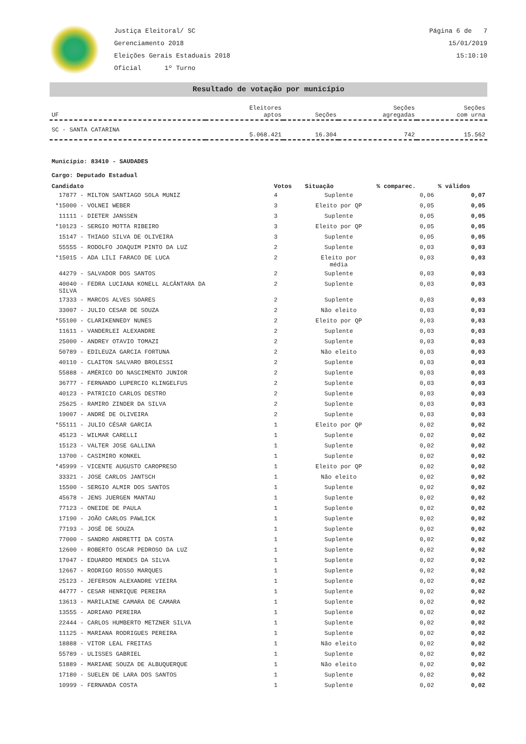Justiça Eleitoral/ SC
Gerenciamento 2018
Eleições Gerais Estaduais 2018
Oficial 1º Turno
Página 6 de 7
15/01/2019
15:10:10
Resultado de votação por município
| UF | Eleitores aptos | Seções | Seções agregadas | Seções com urna |
| --- | --- | --- | --- | --- |
| SC - SANTA CATARINA | 5.068.421 | 16.304 | 742 | 15.562 |
Município: 83410 - SAUDADES
Cargo: Deputado Estadual
| Candidato | Votos | Situação | % comparec. | % válidos |
| --- | --- | --- | --- | --- |
| 17877 - MILTON SANTIAGO SOLA MUNIZ | 4 | Suplente | 0,06 | 0,07 |
| *15000 - VOLNEI WEBER | 3 | Eleito por QP | 0,05 | 0,05 |
| 11111 - DIETER JANSSEN | 3 | Suplente | 0,05 | 0,05 |
| *10123 - SERGIO MOTTA RIBEIRO | 3 | Eleito por QP | 0,05 | 0,05 |
| 15147 - THIAGO SILVA DE OLIVEIRA | 3 | Suplente | 0,05 | 0,05 |
| 55555 - RODOLFO JOAQUIM PINTO DA LUZ | 2 | Suplente | 0,03 | 0,03 |
| *15015 - ADA LILI FARACO DE LUCA | 2 | Eleito por média | 0,03 | 0,03 |
| 44279 - SALVADOR DOS SANTOS | 2 | Suplente | 0,03 | 0,03 |
| 40040 - FEDRA LUCIANA KONELL ALCÂNTARA DA SILVA | 2 | Suplente | 0,03 | 0,03 |
| 17333 - MARCOS ALVES SOARES | 2 | Suplente | 0,03 | 0,03 |
| 33007 - JULIO CESAR DE SOUZA | 2 | Não eleito | 0,03 | 0,03 |
| *55100 - CLARIKENNEDY NUNES | 2 | Eleito por QP | 0,03 | 0,03 |
| 11611 - VANDERLEI ALEXANDRE | 2 | Suplente | 0,03 | 0,03 |
| 25000 - ANDREY OTAVIO TOMAZI | 2 | Suplente | 0,03 | 0,03 |
| 50789 - EDILEUZA GARCIA FORTUNA | 2 | Não eleito | 0,03 | 0,03 |
| 40110 - CLAITON SALVARO BROLESSI | 2 | Suplente | 0,03 | 0,03 |
| 55888 - AMÉRICO DO NASCIMENTO JUNIOR | 2 | Suplente | 0,03 | 0,03 |
| 36777 - FERNANDO LUPERCIO KLINGELFUS | 2 | Suplente | 0,03 | 0,03 |
| 40123 - PATRICIO CARLOS DESTRO | 2 | Suplente | 0,03 | 0,03 |
| 25625 - RAMIRO ZINDER DA SILVA | 2 | Suplente | 0,03 | 0,03 |
| 19007 - ANDRÉ DE OLIVEIRA | 2 | Suplente | 0,03 | 0,03 |
| *55111 - JULIO CÉSAR GARCIA | 1 | Eleito por QP | 0,02 | 0,02 |
| 45123 - WILMAR CARELLI | 1 | Suplente | 0,02 | 0,02 |
| 15123 - VALTER JOSE GALLINA | 1 | Suplente | 0,02 | 0,02 |
| 13700 - CASIMIRO KONKEL | 1 | Suplente | 0,02 | 0,02 |
| *45999 - VICENTE AUGUSTO CAROPRESO | 1 | Eleito por QP | 0,02 | 0,02 |
| 33321 - JOSE CARLOS JANTSCH | 1 | Não eleito | 0,02 | 0,02 |
| 15500 - SERGIO ALMIR DOS SANTOS | 1 | Suplente | 0,02 | 0,02 |
| 45678 - JENS JUERGEN MANTAU | 1 | Suplente | 0,02 | 0,02 |
| 77123 - ONEIDE DE PAULA | 1 | Suplente | 0,02 | 0,02 |
| 17190 - JOÃO CARLOS PAWLICK | 1 | Suplente | 0,02 | 0,02 |
| 77193 - JOSÉ DE SOUZA | 1 | Suplente | 0,02 | 0,02 |
| 77000 - SANDRO ANDRETTI DA COSTA | 1 | Suplente | 0,02 | 0,02 |
| 12600 - ROBERTO OSCAR PEDROSO DA LUZ | 1 | Suplente | 0,02 | 0,02 |
| 17047 - EDUARDO MENDES DA SILVA | 1 | Suplente | 0,02 | 0,02 |
| 12667 - RODRIGO ROSSO MARQUES | 1 | Suplente | 0,02 | 0,02 |
| 25123 - JEFERSON ALEXANDRE VIEIRA | 1 | Suplente | 0,02 | 0,02 |
| 44777 - CESAR HENRIQUE PEREIRA | 1 | Suplente | 0,02 | 0,02 |
| 13613 - MARILAINE CAMARA DE CAMARA | 1 | Suplente | 0,02 | 0,02 |
| 13555 - ADRIANO PEREIRA | 1 | Suplente | 0,02 | 0,02 |
| 22444 - CARLOS HUMBERTO METZNER SILVA | 1 | Suplente | 0,02 | 0,02 |
| 11125 - MARIANA RODRIGUES PEREIRA | 1 | Suplente | 0,02 | 0,02 |
| 18888 - VITOR LEAL FREITAS | 1 | Não eleito | 0,02 | 0,02 |
| 55789 - ULISSES GABRIEL | 1 | Suplente | 0,02 | 0,02 |
| 51889 - MARIANE SOUZA DE ALBUQUERQUE | 1 | Não eleito | 0,02 | 0,02 |
| 17180 - SUELEN DE LARA DOS SANTOS | 1 | Suplente | 0,02 | 0,02 |
| 10999 - FERNANDA COSTA | 1 | Suplente | 0,02 | 0,02 |